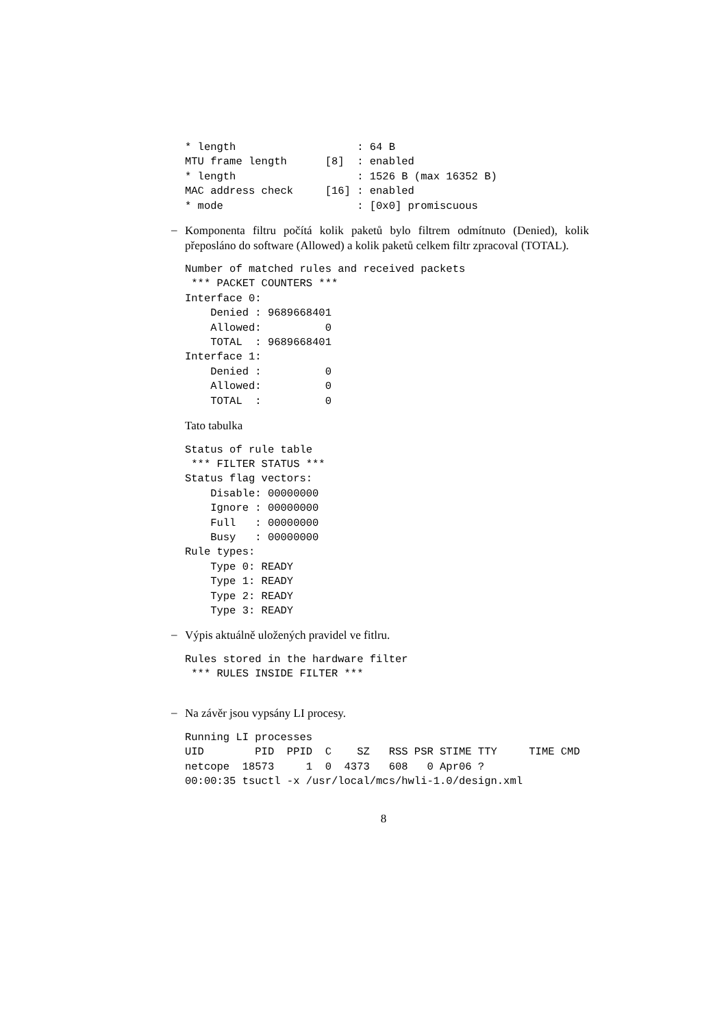* length                   : 64 B
MTU frame length      [8]  : enabled
* length                   : 1526 B (max 16352 B)
MAC address check     [16] : enabled
* mode                     : [0x0] promiscuous
–
Komponenta filtru počítá kolik paketů bylo filtrem odmítnuto (Denied), kolik přeposláno do software (Allowed) a kolik paketů celkem filtr zpracoval (TOTAL).
Number of matched rules and received packets
 *** PACKET COUNTERS ***
Interface 0:
    Denied : 9689668401
    Allowed:          0
    TOTAL  : 9689668401
Interface 1:
    Denied :          0
    Allowed:          0
    TOTAL  :          0
Tato tabulka
Status of rule table
 *** FILTER STATUS ***
Status flag vectors:
    Disable: 00000000
    Ignore : 00000000
    Full   : 00000000
    Busy   : 00000000
Rule types:
    Type 0: READY
    Type 1: READY
    Type 2: READY
    Type 3: READY
–
Výpis aktuálně uložených pravidel ve fitlru.
Rules stored in the hardware filter
 *** RULES INSIDE FILTER ***
–
Na závěr jsou vypsány LI procesy.
Running LI processes
UID        PID  PPID  C    SZ   RSS PSR STIME TTY     TIME CMD
netcope  18573     1  0  4373   608   0 Apr06 ?
00:00:35 tsuctl -x /usr/local/mcs/hwli-1.0/design.xml
8